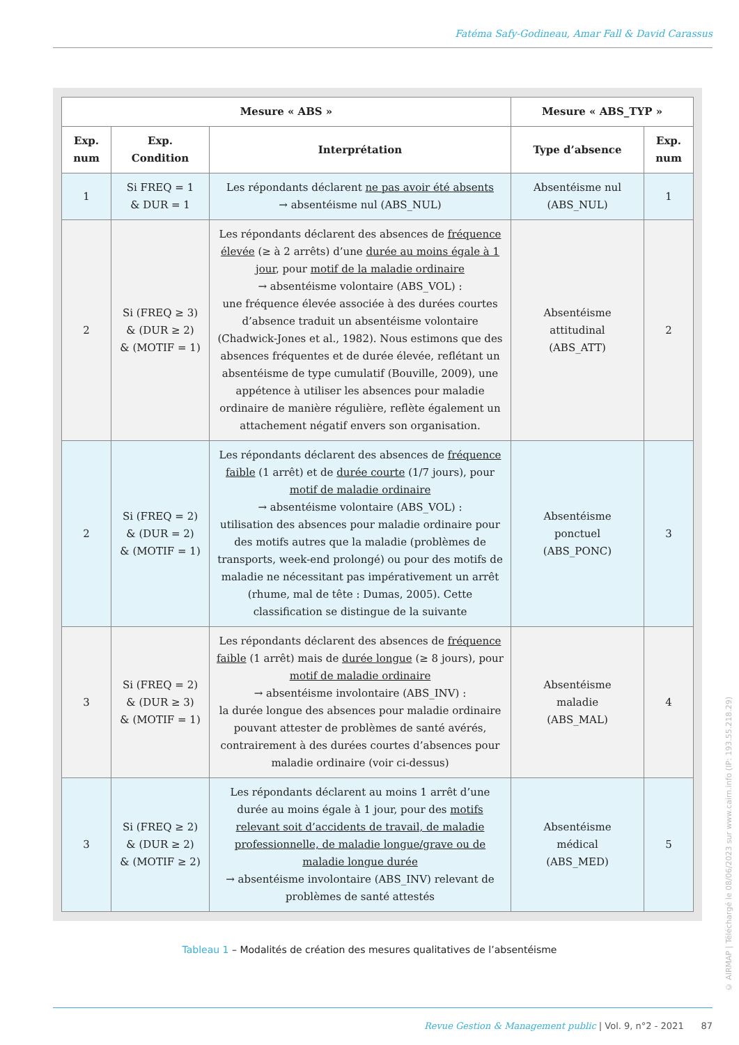Fatéma Safy-Godineau, Amar Fall & David Carassus
| Mesure « ABS » | | | Mesure « ABS_TYP » | |
| --- | --- | --- | --- | --- |
| Exp. num | Exp. Condition | Interprétation | Type d’absence | Exp. num |
| 1 | Si FREQ = 1 & DUR = 1 | Les répondants déclarent ne pas avoir été absents → absentéisme nul (ABS_NUL) | Absentéisme nul (ABS_NUL) | 1 |
| 2 | Si (FREQ ≥ 3) & (DUR ≥ 2) & (MOTIF = 1) | Les répondants déclarent des absences de fréquence élevée (≥ à 2 arrêts) d’une durée au moins égale à 1 jour , pour motif de la maladie ordinaire → absentéisme volontaire (ABS_VOL) : une fréquence élevée associée à des durées courtes d’absence traduit un absentéisme volontaire (Chadwick-Jones et al., 1982). Nous estimons que des absences fréquentes et de durée élevée, reflétant un absentéisme de type cumulatif (Bouville, 2009), une appétence à utiliser les absences pour maladie ordinaire de manière régulière, reflète également un attachement négatif envers son organisation. | Absentéisme attitudinal (ABS_ATT) | 2 |
| 2 | Si (FREQ = 2) & (DUR = 2) & (MOTIF = 1) | Les répondants déclarent des absences de fréquence faible (1 arrêt) et de durée courte (1/7 jours), pour motif de maladie ordinaire → absentéisme volontaire (ABS_VOL) : utilisation des absences pour maladie ordinaire pour des motifs autres que la maladie (problèmes de transports, week-end prolongé) ou pour des motifs de maladie ne nécessitant pas impérativement un arrêt (rhume, mal de tête : Dumas, 2005). Cette classification se distingue de la suivante | Absentéisme ponctuel (ABS_PONC) | 3 |
| 3 | Si (FREQ = 2) & (DUR ≥ 3) & (MOTIF = 1) | Les répondants déclarent des absences de fréquence faible (1 arrêt) mais de durée longue (≥ 8 jours), pour motif de maladie ordinaire → absentéisme involontaire (ABS_INV) : la durée longue des absences pour maladie ordinaire pouvant attester de problèmes de santé avérés, contrairement à des durées courtes d’absences pour maladie ordinaire (voir ci-dessus) | Absentéisme maladie (ABS_MAL) | 4 |
| 3 | Si (FREQ ≥ 2) & (DUR ≥ 2) & (MOTIF ≥ 2) | Les répondants déclarent au moins 1 arrêt d’une durée au moins égale à 1 jour, pour des motifs relevant soit d’accidents de travail, de maladie professionnelle, de maladie longue/grave ou de maladie longue durée → absentéisme involontaire (ABS_INV) relevant de problèmes de santé attestés | Absentéisme médical (ABS_MED) | 5 |
Tableau 1 – Modalités de création des mesures qualitatives de l’absentéisme
Revue Gestion & Management public | Vol. 9, n°2 - 2021 87
© AIRMAP | Téléchargé le 08/06/2023 sur www.cairn.info (IP: 193.55.218.29)